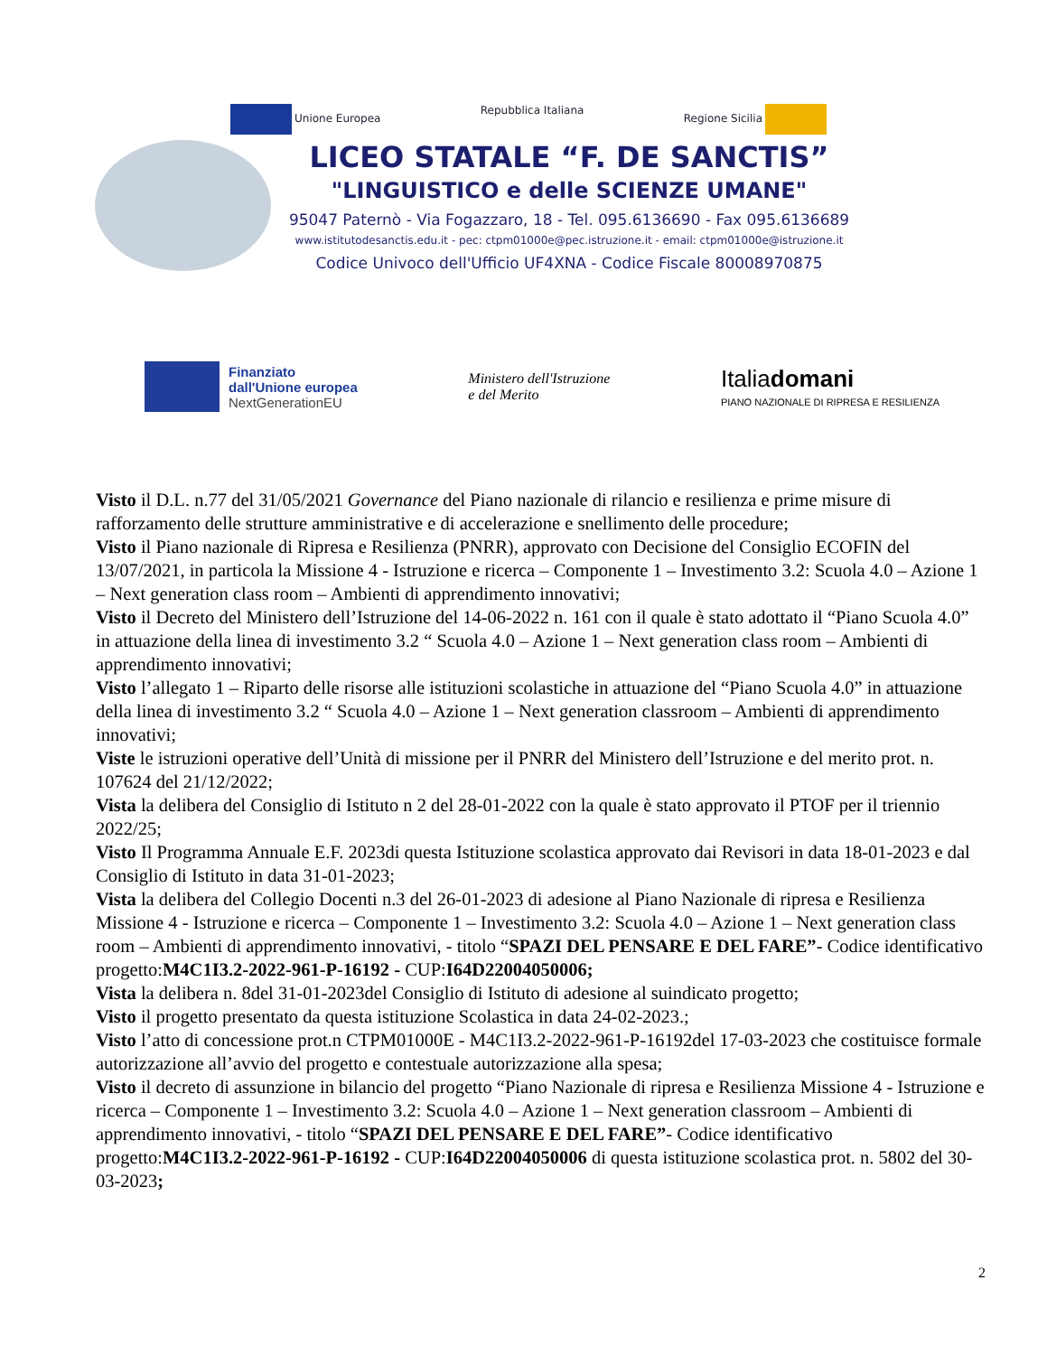Unione Europea Repubblica Italiana Regione Sicilia
LICEO STATALE “F. DE SANCTIS”
"LINGUISTICO e delle SCIENZE UMANE"
95047 Paternò - Via Fogazzaro, 18 - Tel. 095.6136690 - Fax 095.6136689
www.istitutodesanctis.edu.it - pec: ctpm01000e@pec.istruzione.it - email: ctpm01000e@istruzione.it
Codice Univoco dell'Ufficio UF4XNA - Codice Fiscale 80008970875
Finanziato
dall'Unione europea
NextGenerationEU
Ministero dell'Istruzione
e del Merito
Italiadomani
PIANO NAZIONALE DI RIPRESA E RESILIENZA
Visto il D.L. n.77 del 31/05/2021 Governance del Piano nazionale di rilancio e resilienza e prime misure di rafforzamento delle strutture amministrative e di accelerazione e snellimento delle procedure;
Visto il Piano nazionale di Ripresa e Resilienza (PNRR), approvato con Decisione del Consiglio ECOFIN del 13/07/2021, in particola la Missione 4 - Istruzione e ricerca – Componente 1 – Investimento 3.2: Scuola 4.0 – Azione 1 – Next generation class room – Ambienti di apprendimento innovativi;
Visto il Decreto del Ministero dell’Istruzione del 14-06-2022 n. 161 con il quale è stato adottato il “Piano Scuola 4.0” in attuazione della linea di investimento 3.2 “ Scuola 4.0 – Azione 1 – Next generation class room – Ambienti di apprendimento innovativi;
Visto l’allegato 1 – Riparto delle risorse alle istituzioni scolastiche in attuazione del “Piano Scuola 4.0” in attuazione della linea di investimento 3.2 “ Scuola 4.0 – Azione 1 – Next generation classroom – Ambienti di apprendimento innovativi;
Viste le istruzioni operative dell’Unità di missione per il PNRR del Ministero dell’Istruzione e del merito prot. n. 107624 del 21/12/2022;
Vista la delibera del Consiglio di Istituto n 2 del 28-01-2022 con la quale è stato approvato il PTOF per il triennio 2022/25;
Visto Il Programma Annuale E.F. 2023di questa Istituzione scolastica approvato dai Revisori in data 18-01-2023 e dal Consiglio di Istituto in data 31-01-2023;
Vista la delibera del Collegio Docenti n.3 del 26-01-2023 di adesione al Piano Nazionale di ripresa e Resilienza Missione 4 - Istruzione e ricerca – Componente 1 – Investimento 3.2: Scuola 4.0 – Azione 1 – Next generation class room – Ambienti di apprendimento innovativi, - titolo “SPAZI DEL PENSARE E DEL FARE”- Codice identificativo progetto:M4C1I3.2-2022-961-P-16192 - CUP:I64D22004050006;
Vista la delibera n. 8del 31-01-2023del Consiglio di Istituto di adesione al suindicato progetto;
Visto il progetto presentato da questa istituzione Scolastica in data 24-02-2023.;
Visto l’atto di concessione prot.n CTPM01000E - M4C1I3.2-2022-961-P-16192del 17-03-2023 che costituisce formale autorizzazione all’avvio del progetto e contestuale autorizzazione alla spesa;
Visto il decreto di assunzione in bilancio del progetto “Piano Nazionale di ripresa e Resilienza Missione 4 - Istruzione e ricerca – Componente 1 – Investimento 3.2: Scuola 4.0 – Azione 1 – Next generation classroom – Ambienti di apprendimento innovativi, - titolo “SPAZI DEL PENSARE E DEL FARE”- Codice identificativo progetto:M4C1I3.2-2022-961-P-16192 - CUP:I64D22004050006 di questa istituzione scolastica prot. n. 5802 del 30-03-2023;
2